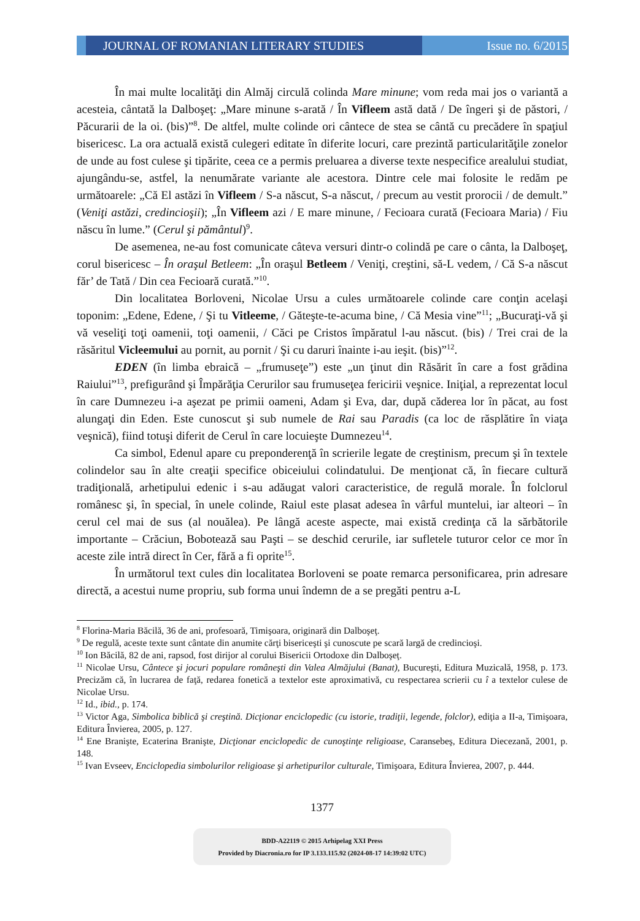JOURNAL OF ROMANIAN LITERARY STUDIES
Issue no. 6/2015
În mai multe localităţi din Almăj circulă colinda Mare minune; vom reda mai jos o variantă a acesteia, cântată la Dalboşeţ: „Mare minune s-arată / În Vifleem astă dată / De îngeri şi de păstori, / Păcurarii de la oi. (bis)”<sup>8</sup>. De altfel, multe colinde ori cântece de stea se cântă cu precădere în spaţiul bisericesc. La ora actuală există culegeri editate în diferite locuri, care prezintă particularităţile zonelor de unde au fost culese şi tipărite, ceea ce a permis preluarea a diverse texte nespecifice arealului studiat, ajungându-se, astfel, la nenumărate variante ale acestora. Dintre cele mai folosite le redăm pe următoarele: „Că El astăzi în Vifleem / S-a născut, S-a născut, / precum au vestit prorocii / de demult.” (Veniţi astăzi, credincioşii); „În Vifleem azi / E mare minune, / Fecioara curată (Fecioara Maria) / Fiu născu în lume.” (Cerul şi pământul)<sup>9</sup>.
De asemenea, ne-au fost comunicate câteva versuri dintr-o colindă pe care o cânta, la Dalboşeţ, corul bisericesc – În oraşul Betleem: „În oraşul Betleem / Veniţi, creştini, să-L vedem, / Că S-a născut făr’ de Tată / Din cea Fecioară curată.”<sup>10</sup>.
Din localitatea Borloveni, Nicolae Ursu a cules următoarele colinde care conţin acelaşi toponim: „Edene, Edene, / Şi tu Vitleeme, / Găteşte-te-acuma bine, / Că Mesia vine”<sup>11</sup>; „Bucuraţi-vă şi vă veseliţi toţi oamenii, toţi oamenii, / Căci pe Cristos împăratul l-au născut. (bis) / Trei crai de la răsăritul Vicleemului au pornit, au pornit / Şi cu daruri înainte i-au ieşit. (bis)”<sup>12</sup>.
EDEN (în limba ebraică – „frumuseţe”) este „un ţinut din Răsărit în care a fost grădina Raiului”<sup>13</sup>, prefigurând şi Împărăţia Cerurilor sau frumuseţea fericirii veşnice. Iniţial, a reprezentat locul în care Dumnezeu i-a aşezat pe primii oameni, Adam şi Eva, dar, după căderea lor în păcat, au fost alungaţi din Eden. Este cunoscut şi sub numele de Rai sau Paradis (ca loc de răsplătire în viaţa veşnică), fiind totuşi diferit de Cerul în care locuieşte Dumnezeu<sup>14</sup>.
Ca simbol, Edenul apare cu preponderenţă în scrierile legate de creştinism, precum şi în textele colindelor sau în alte creaţii specifice obiceiului colindatului. De menţionat că, în fiecare cultură tradiţională, arhetipului edenic i s-au adăugat valori caracteristice, de regulă morale. În folclorul românesc şi, în special, în unele colinde, Raiul este plasat adesea în vârful muntelui, iar alteori – în cerul cel mai de sus (al nouălea). Pe lângă aceste aspecte, mai există credinţa că la sărbătorile importante – Crăciun, Bobotează sau Paşti – se deschid cerurile, iar sufletele tuturor celor ce mor în aceste zile intră direct în Cer, fără a fi oprite<sup>15</sup>.
În următorul text cules din localitatea Borloveni se poate remarca personificarea, prin adresare directă, a acestui nume propriu, sub forma unui îndemn de a se pregăti pentru a-L
<sup>8</sup> Florina-Maria Băcilă, 36 de ani, profesoară, Timişoara, originară din Dalboşeţ.
<sup>9</sup> De regulă, aceste texte sunt cântate din anumite cărţi bisericeşti şi cunoscute pe scară largă de credincioşi.
<sup>10</sup> Ion Băcilă, 82 de ani, rapsod, fost dirijor al corului Bisericii Ortodoxe din Dalboşeţ.
<sup>11</sup> Nicolae Ursu, Cântece şi jocuri populare româneşti din Valea Almăjului (Banat), Bucureşti, Editura Muzicală, 1958, p. 173. Precizăm că, în lucrarea de faţă, redarea fonetică a textelor este aproximativă, cu respectarea scrierii cu î a textelor culese de Nicolae Ursu.
<sup>12</sup> Id., ibid., p. 174.
<sup>13</sup> Victor Aga, Simbolica biblică şi creştină. Dicţionar enciclopedic (cu istorie, tradiţii, legende, folclor), ediţia a II-a, Timişoara, Editura Învierea, 2005, p. 127.
<sup>14</sup> Ene Branişte, Ecaterina Branişte, Dicţionar enciclopedic de cunoştinţe religioase, Caransebeş, Editura Diecezană, 2001, p. 148.
<sup>15</sup> Ivan Evseev, Enciclopedia simbolurilor religioase şi arhetipurilor culturale, Timişoara, Editura Învierea, 2007, p. 444.
1377
BDD-A22119 © 2015 Arhipelag XXI Press
Provided by Diacronia.ro for IP 3.133.115.92 (2024-08-17 14:39:02 UTC)